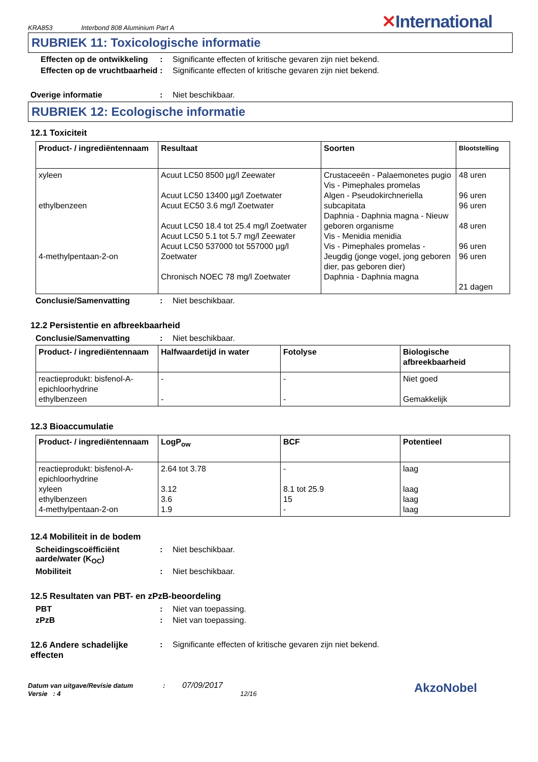KRA853 Interbond 808 Aluminium Part A ✕International
RUBRIEK 11: Toxicologische informatie
Effecten op de ontwikkeling
: Significante effecten of kritische gevaren zijn niet bekend.
Effecten op de vruchtbaarheid
: Significante effecten of kritische gevaren zijn niet bekend.
Overige informatie : Niet beschikbaar.
RUBRIEK 12: Ecologische informatie
12.1 Toxiciteit
| Product- / ingrediëntennaam | Resultaat | Soorten | Blootstelling |
| --- | --- | --- | --- |
| xyleen ethylbenzeen 4-methylpentaan-2-on | Acuut LC50 8500 µg/l Zeewater Acuut LC50 13400 µg/l Zoetwater Acuut EC50 3.6 mg/l Zoetwater Acuut LC50 18.4 tot 25.4 mg/l Zoetwater Acuut LC50 5.1 tot 5.7 mg/l Zeewater Acuut LC50 537000 tot 557000 µg/l Zoetwater Chronisch NOEC 78 mg/l Zoetwater | Crustaceeën - Palaemonetes pugio Vis - Pimephales promelas Algen - Pseudokirchneriella subcapitata Daphnia - Daphnia magna - Nieuw geboren organisme Vis - Menidia menidia Vis - Pimephales promelas - Jeugdig (jonge vogel, jong geboren dier, pas geboren dier) Daphnia - Daphnia magna | 48 uren 96 uren 96 uren 48 uren 96 uren 96 uren 21 dagen |
Conclusie/Samenvatting : Niet beschikbaar.
12.2 Persistentie en afbreekbaarheid
Conclusie/Samenvatting : Niet beschikbaar.
| Product- / ingrediëntennaam | Halfwaardetijd in water | Fotolyse | Biologische afbreekbaarheid |
| --- | --- | --- | --- |
| reactieprodukt: bisfenol-A-epichloorhydrine ethylbenzeen | - - | - - | Niet goed Gemakkelijk |
12.3 Bioaccumulatie
| Product- / ingrediëntennaam | LogP<sub>ow</sub> | BCF | Potentieel |
| --- | --- | --- | --- |
| reactieprodukt: bisfenol-A-epichloorhydrine xyleen ethylbenzeen 4-methylpentaan-2-on | 2.64 tot 3.78 3.12 3.6 1.9 | - 8.1 tot 25.9 15 - | laag laag laag laag |
12.4 Mobiliteit in de bodem
Scheidingscoëfficiënt aarde/water (K<sub>OC</sub>)
: Niet beschikbaar.
Mobiliteit : Niet beschikbaar.
12.5 Resultaten van PBT- en zPzB-beoordeling
PBT : Niet van toepassing.
zPzB : Niet van toepassing.
12.6 Andere schadelijke effecten
: Significante effecten of kritische gevaren zijn niet bekend.
Datum van uitgave/Revisie datum : 07/09/2017
Versie : 4 12/16
AkzoNobel